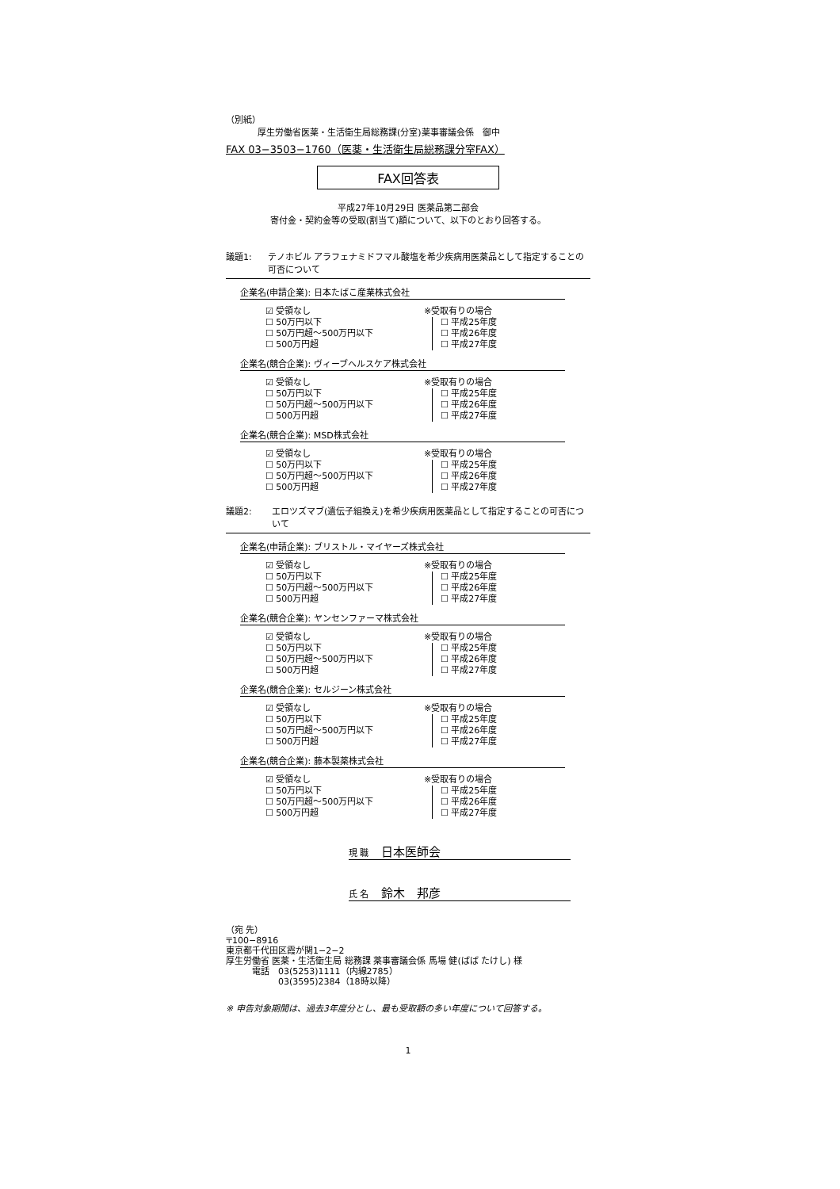（別紙）
厚生労働省医薬・生活衛生局総務課(分室)薬事審議会係　御中
FAX 03−3503−1760（医薬・生活衛生局総務課分室FAX）
FAX回答表
平成27年10月29日 医薬品第二部会
寄付金・契約金等の受取(割当て)額について、以下のとおり回答する。
議題1: テノホビル アラフェナミドフマル酸塩を希少疾病用医薬品として指定することの可否について
企業名(申請企業): 日本たばこ産業株式会社
☑ 受領なし
☐ 50万円以下
☐ 50万円超〜500万円以下
☐ 500万円超
※受取有りの場合
☐ 平成25年度
☐ 平成26年度
☐ 平成27年度
企業名(競合企業): ヴィーブヘルスケア株式会社
☑ 受領なし
☐ 50万円以下
☐ 50万円超〜500万円以下
☐ 500万円超
※受取有りの場合
☐ 平成25年度
☐ 平成26年度
☐ 平成27年度
企業名(競合企業): MSD株式会社
☑ 受領なし
☐ 50万円以下
☐ 50万円超〜500万円以下
☐ 500万円超
※受取有りの場合
☐ 平成25年度
☐ 平成26年度
☐ 平成27年度
議題2: エロツズマブ(遺伝子組換え)を希少疾病用医薬品として指定することの可否について
企業名(申請企業): ブリストル・マイヤーズ株式会社
☑ 受領なし
☐ 50万円以下
☐ 50万円超〜500万円以下
☐ 500万円超
※受取有りの場合
☐ 平成25年度
☐ 平成26年度
☐ 平成27年度
企業名(競合企業): ヤンセンファーマ株式会社
☑ 受領なし
☐ 50万円以下
☐ 50万円超〜500万円以下
☐ 500万円超
※受取有りの場合
☐ 平成25年度
☐ 平成26年度
☐ 平成27年度
企業名(競合企業): セルジーン株式会社
☑ 受領なし
☐ 50万円以下
☐ 50万円超〜500万円以下
☐ 500万円超
※受取有りの場合
☐ 平成25年度
☐ 平成26年度
☐ 平成27年度
企業名(競合企業): 藤本製薬株式会社
☑ 受領なし
☐ 50万円以下
☐ 50万円超〜500万円以下
☐ 500万円超
※受取有りの場合
☐ 平成25年度
☐ 平成26年度
☐ 平成27年度
現 職　日本医師会
氏 名　鈴木　邦彦
（宛 先）
〒100−8916
東京都千代田区霞が関1−2−2
厚生労働省 医薬・生活衛生局 総務課 薬事審議会係 馬場 健(ばば たけし) 様
　　　電話　03(5253)1111（内線2785）
　　　　　　03(3595)2384（18時以降）
※ 申告対象期間は、過去3年度分とし、最も受取額の多い年度について回答する。
1